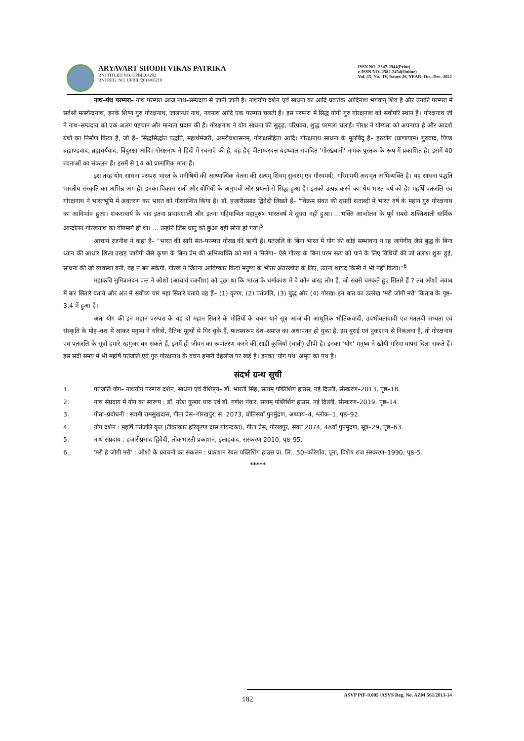ARYAVART SHODH VIKAS PATRIKA
RNI TITLED NO. UPBIL04292
RNI REG. NO. UPBIL/2014/66218
ISSN NO.-2347-2944(Print)
e-ISSN NO.-2582-2454(Online)
Vol.-15, No.- IV, Issues-26, YEAR- Oct.-Dec.-2022
नाथ–पंथ परम्परा– नाथ परम्परा आज नाथ–सम्प्रदाय से जानी जाती है। नाथयोग दर्शन एवं साधना का आदि प्रवर्त्तक आदिनाथ भगवान् शिव है और उनकी परम्परा में सर्वश्री मत्स्येन्द्रनाथ, इनके शिष्य गुरु गोरक्षनाथ, जालान्धर नाथ, नवनाथ आदि एक परम्परा चलती है। इस परम्परा में सिद्ध योगी गुरु गोरक्षनाथ को सर्वोपरि स्थान है। गोरक्षनाथ जी ने नाथ–सम्प्रदाय को एक अलग पहचान और मान्यता प्रदान की है। गोरक्षनाथ ने योग साधना की सुदृढ़, परिपक्व, शुद्ध परम्परा चलाई। गोरक्ष ने योग्यता को अपनाया है और आदर्श ग्रंथों का निर्माण किया है, जो हैं– सिद्धसिद्धांत पद्धति, महार्थमंजरी, अमरौधशासनम्, गोराक्षसंहिता आदि। गोरक्षनाथ साधना के मूलबिंदु है– हठयोग (प्राणायाम) गुरुवाद, पिण्ड ब्रह्माण्डवाद, ब्रह्मचर्यवाद, बिंदुरक्षा आदि। गोरक्षनाथ ने हिंदी में रचनाएँ की है, वह हैदृ पीताम्बरदत्त बडथ्वाल संपादित 'गोरखबानी' नामक पुस्तक के रूप में प्रकाशित है। इसमें 40 रचनाओं का संकलन हैं। इसमें से 14 को प्रामाणिक माना हैं।
इस तरह योग साधना परम्परा भारत के मनीषियों की आध्यात्मिक चेतना की सत्यम् शिवम् सुन्दरम् एवं गौरवमयी, गरिमामयी अदभूत अभिव्यक्ति है। यह साधना पद्धति भारतीय संस्कृति का अभिन्न अंग है। इनका विकास संतों और योगियों के अनुभवों और प्रयत्नों से सिद्ध हुआ है। इनको उत्पन्न करने का श्रेय भारत वर्ष को है। महर्षि पतंजलि एवं गोरक्षनाथ ने भारतभूमि में अवतरण कर भारत को गौरवान्वित किया है। डॉ. हजारीप्रसाद द्विवेदी लिखते हैं– "विक्रम संवत की दसवीं शताब्दी में भारत वर्ष के महान गुरु गोरक्षनाथ का आविर्भाव हुआ। शंकराचार्य के बाद इतना प्रभावशाली और इतना महिमान्वित महापुरुष भारतवर्ष में दूसरा नहीं हुआ। ...भक्ति आन्दोलन के पूर्व सबसे शक्तिशाली धार्मिक आन्दोलन गोरखनाथ का योगमार्ग ही था। ... उन्होंने जिस धातु को छुआ वही सोना हो गया।<sup>5</sup>
आचार्य रजनीश ने कहा है– "भारत की सारी संत–परम्परा गोरख की ऋणी है। पतंजलि के बिना भारत में योग की कोई सम्भावना न रह जायेगीय जैसे बुद्ध के बिना ध्यान की आधार शिला उखड़ जायेगी जैसे कृष्ण के बिना प्रेम की अभिव्यक्ति को मार्ग न मिलेगा– ऐसे गोरख के बिना परम सत्य को पाने के लिए विधियों की जो तलाश शुरू हुई, साधना की जो व्यवस्था बनी, वह न बन सकेगी, गोरख ने जितना आविष्कार किया मनुष्य के भीतर अंतरखोज के लिए, उतना शायद किसी ने भी नहीं किया।"<sup>6</sup>
महाकवि सुमित्रानंदन पन्त ने ओशो (आचार्य रजनीश) को पूछा था कि भारत के धर्माकाश में वे कौन बारह लोग है, जो सबसे चमकते हुए सितारे हैं ? तब ओशो जवाब में बार सितारे बताये और अंत में सर्वोच्य चार महा सितारे बताये वह हैं– (1) कृष्ण, (2) पतंजलि, (3) बुद्ध और (4) गोरख। इन बात का उल्लेख 'मरौ जोगी मरौ' किताब के पृष्ठ–3,4 में हुआ है।
अतः योग की इन महान परम्परा के यह दो महान सितारे के मोतियों के वचन याने सूत्र आज की आधुनिक भौतिकवादी, उपभोक्तावादी एवं मतलबी सभ्यता एवं संस्कृति के मोह–वश में आकर मनुष्य ने चरित्रों, नैतिक मूल्यों से गिर चुके हैं, फलस्वरूप देश–समाज का अधःपतन हो चुका है, इस बुराई एवं नुकशान से निकलना है, तो गोरक्षनाथ एवं पतंजलि के सूत्रो हमारे रहगुजर बन सकते हैं, इनमें ही जीवन का रूपांतरण करने की साड़ी कुंजियाँ (चाबी) छीपी है। इनका 'योग' मनुष्य ने खोयी गरिमा वापस दिला सकते हैं। इस सदी समय में भी महर्षि पतंजलि एवं गुरु गोरक्षनाथ के वचन हमारी देहलीज पर खड़े है। इनका 'योग पथ' अमृत का पथ है।
संदर्भ ग्रन्थ सूची
1. पतंजलि योग– नाथयोग परम्परा दर्शन, साधना एवं वैशिष्ट्य– डॉ. भारती सिंह, सत्यम् पब्लिशिंग हाउस, नई दिल्ली, संस्करण–2013, पृष्ठ–18.
2. नाथ संप्रदाय में योग का स्वरूप : डॉ. नरेश कुमार धारु एवं डॉ. गणेश नंकर, सत्यम् पब्लिशिंग हाउस, नई दिल्ली, संस्करण–2019, पृष्ठ–14.
3. गीता–प्रबोधनी : स्वामी रामसुखदास, गीता प्रेस–गोरखपुर, सं. 2073, चोतिसवाँ पुनर्मुद्रण, अध्याय–4, श्लोक–1, पृष्ठ–92.
4. योग दर्शन : महर्षि पतंजलि कृत (टीकाकार हरिकृष्ण दास गोयन्दका), गीता प्रेस, गोरखपुर, संवत 2074, 48वाँ पुनर्मुद्रण, सूत्र–29, पृष्ठ–63.
5. नाथ संप्रदाय : हजारीप्रसाद द्विवेदी, लोकभारती प्रकाशन, इलाहबाद, संस्करण 2010, पृष्ठ–95.
6. 'मरौ हे जोगी मरौ' : ओशो के प्रवचनों का संकलन : प्रकाशन रेबल पब्लिशिंग हाउस प्रा. लि., 50–कोरेगाँव, पूना, विशेष राज संस्करण–1990, पृष्ठ–5.
*****
ASVP PIF-9.005 /ASVS Reg. No. AZM 561/2013-14
182